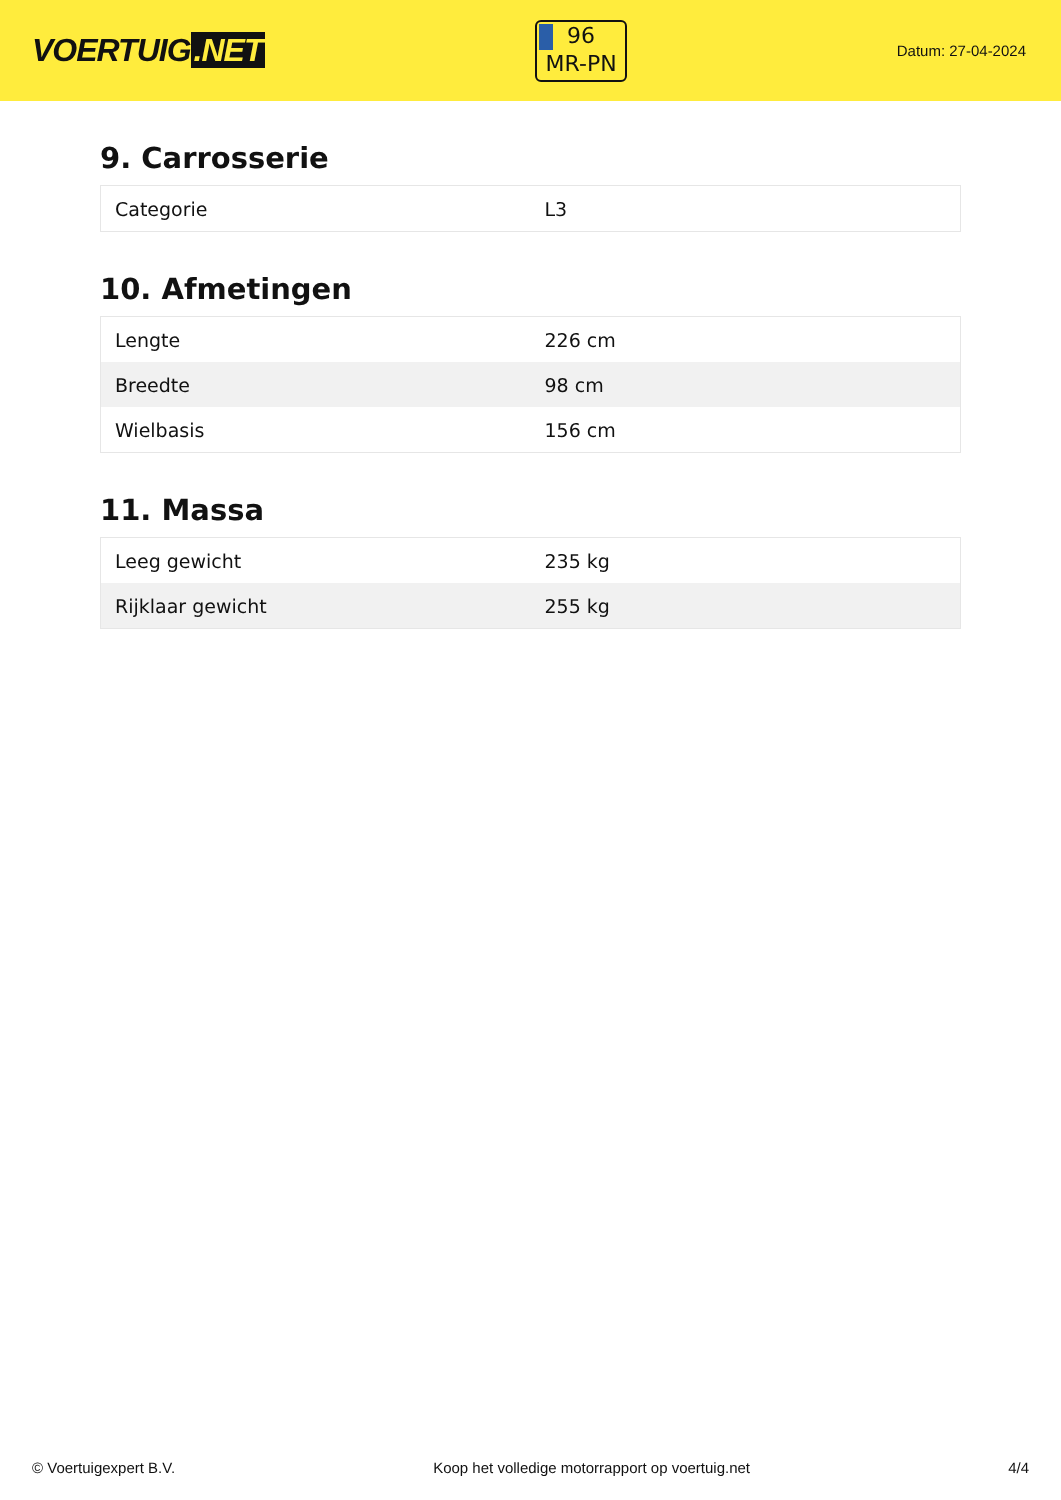VOERTUIG.NET
96
MR-PN
Datum: 27-04-2024
9. Carrosserie
| Categorie | L3 |
10. Afmetingen
| Lengte | 226 cm |
| Breedte | 98 cm |
| Wielbasis | 156 cm |
11. Massa
| Leeg gewicht | 235 kg |
| Rijklaar gewicht | 255 kg |
© Voertuigexpert B.V. Koop het volledige motorrapport op voertuig.net 4/4